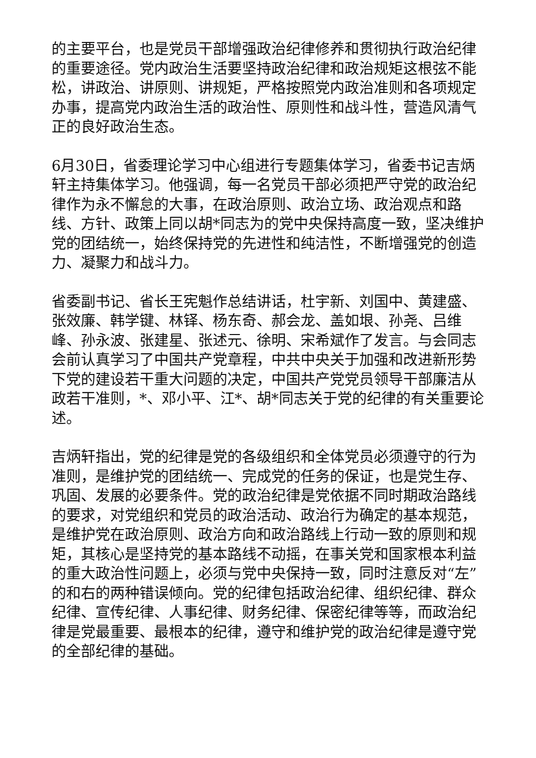的主要平台，也是党员干部增强政治纪律修养和贯彻执行政治纪律的重要途径。党内政治生活要坚持政治纪律和政治规矩这根弦不能松，讲政治、讲原则、讲规矩，严格按照党内政治准则和各项规定办事，提高党内政治生活的政治性、原则性和战斗性，营造风清气正的良好政治生态。
6月30日，省委理论学习中心组进行专题集体学习，省委书记吉炳轩主持集体学习。他强调，每一名党员干部必须把严守党的政治纪律作为永不懈怠的大事，在政治原则、政治立场、政治观点和路线、方针、政策上同以胡*同志为的党中央保持高度一致，坚决维护党的团结统一，始终保持党的先进性和纯洁性，不断增强党的创造力、凝聚力和战斗力。
省委副书记、省长王宪魁作总结讲话，杜宇新、刘国中、黄建盛、张效廉、韩学键、林铎、杨东奇、郝会龙、盖如垠、孙尧、吕维峰、孙永波、张建星、张述元、徐明、宋希斌作了发言。与会同志会前认真学习了中国共产党章程，中共中央关于加强和改进新形势下党的建设若干重大问题的决定，中国共产党党员领导干部廉洁从政若干准则，*、邓小平、江*、胡*同志关于党的纪律的有关重要论述。
吉炳轩指出，党的纪律是党的各级组织和全体党员必须遵守的行为准则，是维护党的团结统一、完成党的任务的保证，也是党生存、巩固、发展的必要条件。党的政治纪律是党依据不同时期政治路线的要求，对党组织和党员的政治活动、政治行为确定的基本规范，是维护党在政治原则、政治方向和政治路线上行动一致的原则和规矩，其核心是坚持党的基本路线不动摇，在事关党和国家根本利益的重大政治性问题上，必须与党中央保持一致，同时注意反对“左”的和右的两种错误倾向。党的纪律包括政治纪律、组织纪律、群众纪律、宣传纪律、人事纪律、财务纪律、保密纪律等等，而政治纪律是党最重要、最根本的纪律，遵守和维护党的政治纪律是遵守党的全部纪律的基础。